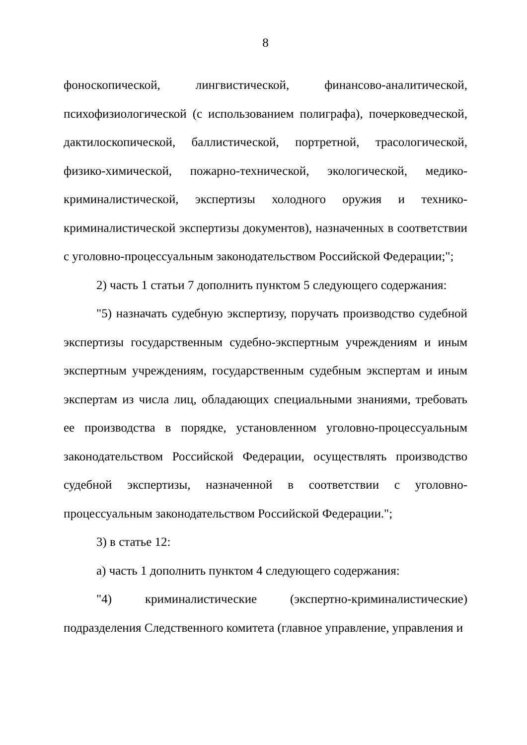8
фоноскопической, лингвистической, финансово-аналитической, психофизиологической (с использованием полиграфа), почерковедческой, дактилоскопической, баллистической, портретной, трасологической, физико-химической, пожарно-технической, экологической, медико-криминалистической, экспертизы холодного оружия и технико-криминалистической экспертизы документов), назначенных в соответствии с уголовно-процессуальным законодательством Российской Федерации;";
2) часть 1 статьи 7 дополнить пунктом 5 следующего содержания:
"5) назначать судебную экспертизу, поручать производство судебной экспертизы государственным судебно-экспертным учреждениям и иным экспертным учреждениям, государственным судебным экспертам и иным экспертам из числа лиц, обладающих специальными знаниями, требовать ее производства в порядке, установленном уголовно-процессуальным законодательством Российской Федерации, осуществлять производство судебной экспертизы, назначенной в соответствии с уголовно-процессуальным законодательством Российской Федерации.";
3) в статье 12:
а) часть 1 дополнить пунктом 4 следующего содержания:
"4) криминалистические (экспертно-криминалистические) подразделения Следственного комитета (главное управление, управления и